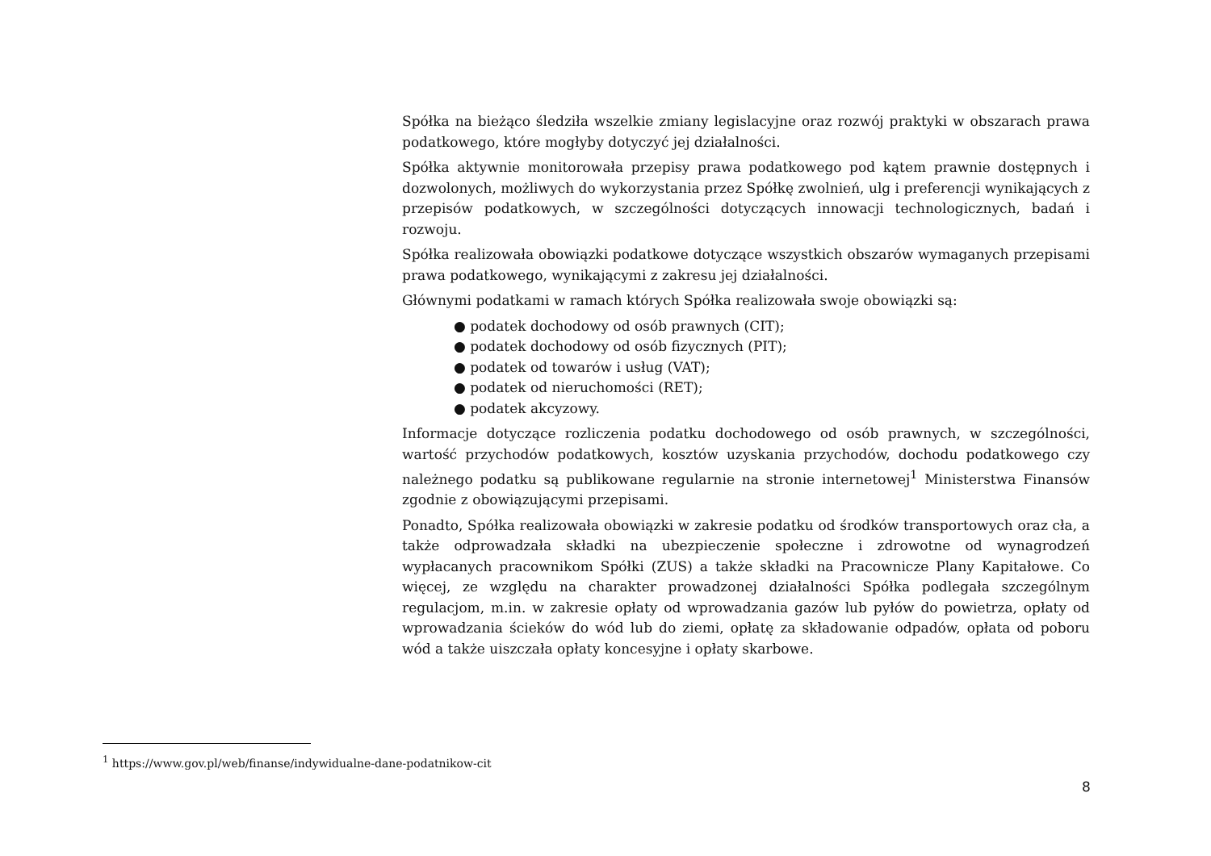Spółka na bieżąco śledziła wszelkie zmiany legislacyjne oraz rozwój praktyki w obszarach prawa podatkowego, które mogłyby dotyczyć jej działalności.
Spółka aktywnie monitorowała przepisy prawa podatkowego pod kątem prawnie dostępnych i dozwolonych, możliwych do wykorzystania przez Spółkę zwolnień, ulg i preferencji wynikających z przepisów podatkowych, w szczególności dotyczących innowacji technologicznych, badań i rozwoju.
Spółka realizowała obowiązki podatkowe dotyczące wszystkich obszarów wymaganych przepisami prawa podatkowego, wynikającymi z zakresu jej działalności.
Głównymi podatkami w ramach których Spółka realizowała swoje obowiązki są:
● podatek dochodowy od osób prawnych (CIT);
● podatek dochodowy od osób fizycznych (PIT);
● podatek od towarów i usług (VAT);
● podatek od nieruchomości (RET);
● podatek akcyzowy.
Informacje dotyczące rozliczenia podatku dochodowego od osób prawnych, w szczególności, wartość przychodów podatkowych, kosztów uzyskania przychodów, dochodu podatkowego czy należnego podatku są publikowane regularnie na stronie internetowej<sup>1</sup> Ministerstwa Finansów zgodnie z obowiązującymi przepisami.
Ponadto, Spółka realizowała obowiązki w zakresie podatku od środków transportowych oraz cła, a także odprowadzała składki na ubezpieczenie społeczne i zdrowotne od wynagrodzeń wypłacanych pracownikom Spółki (ZUS) a także składki na Pracownicze Plany Kapitałowe. Co więcej, ze względu na charakter prowadzonej działalności Spółka podlegała szczególnym regulacjom, m.in. w zakresie opłaty od wprowadzania gazów lub pyłów do powietrza, opłaty od wprowadzania ścieków do wód lub do ziemi, opłatę za składowanie odpadów, opłata od poboru wód a także uiszczała opłaty koncesyjne i opłaty skarbowe.
<sup>1</sup> https://www.gov.pl/web/finanse/indywidualne-dane-podatnikow-cit
8